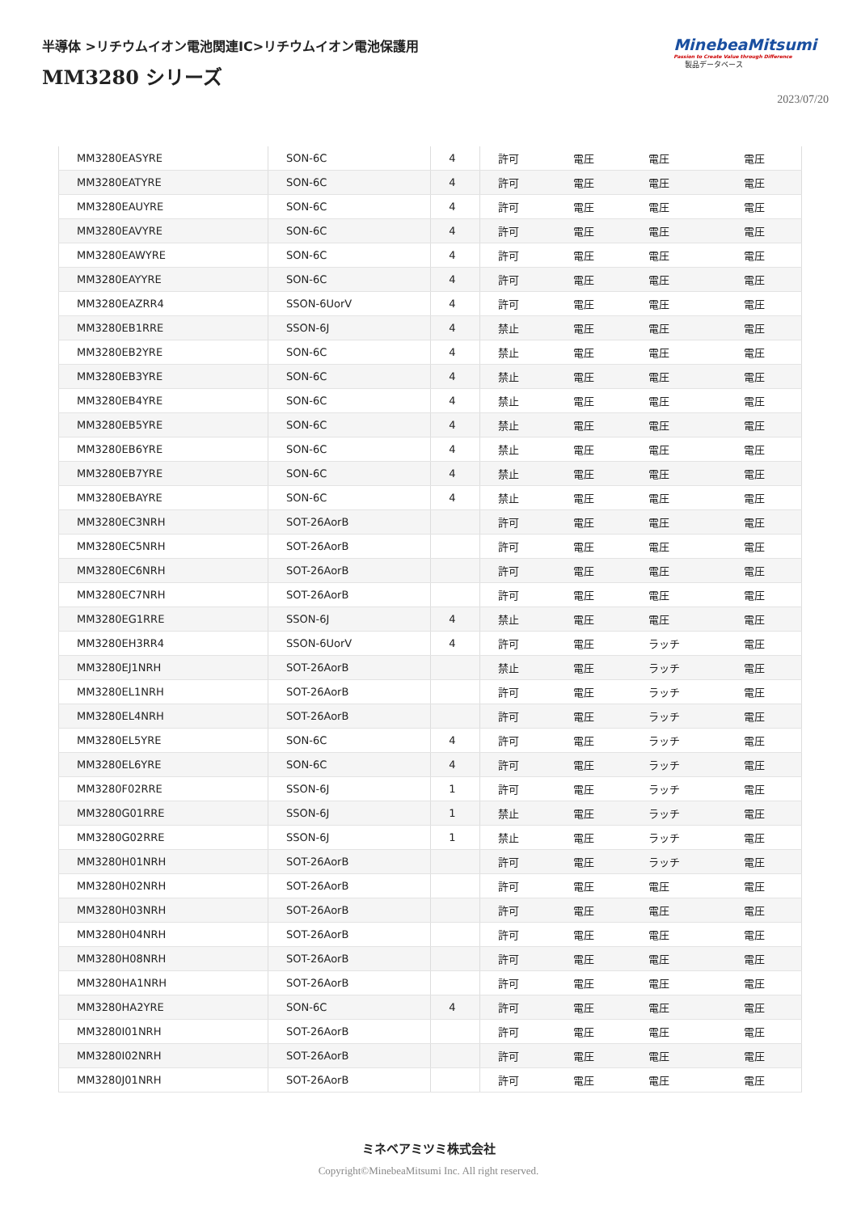半導体 >リチウムイオン電池関連IC>リチウムイオン電池保護用
MM3280 シリーズ
MinebeaMitsumi
Passion to Create Value through Difference
製品データベース
2023/07/20
| MM3280EASYRE | SON-6C | 4 | 許可 | 電圧 | 電圧 | 電圧 |
| MM3280EATYRE | SON-6C | 4 | 許可 | 電圧 | 電圧 | 電圧 |
| MM3280EAUYRE | SON-6C | 4 | 許可 | 電圧 | 電圧 | 電圧 |
| MM3280EAVYRE | SON-6C | 4 | 許可 | 電圧 | 電圧 | 電圧 |
| MM3280EAWYRE | SON-6C | 4 | 許可 | 電圧 | 電圧 | 電圧 |
| MM3280EAYYRE | SON-6C | 4 | 許可 | 電圧 | 電圧 | 電圧 |
| MM3280EAZRR4 | SSON-6UorV | 4 | 許可 | 電圧 | 電圧 | 電圧 |
| MM3280EB1RRE | SSON-6J | 4 | 禁止 | 電圧 | 電圧 | 電圧 |
| MM3280EB2YRE | SON-6C | 4 | 禁止 | 電圧 | 電圧 | 電圧 |
| MM3280EB3YRE | SON-6C | 4 | 禁止 | 電圧 | 電圧 | 電圧 |
| MM3280EB4YRE | SON-6C | 4 | 禁止 | 電圧 | 電圧 | 電圧 |
| MM3280EB5YRE | SON-6C | 4 | 禁止 | 電圧 | 電圧 | 電圧 |
| MM3280EB6YRE | SON-6C | 4 | 禁止 | 電圧 | 電圧 | 電圧 |
| MM3280EB7YRE | SON-6C | 4 | 禁止 | 電圧 | 電圧 | 電圧 |
| MM3280EBAYRE | SON-6C | 4 | 禁止 | 電圧 | 電圧 | 電圧 |
| MM3280EC3NRH | SOT-26AorB | | 許可 | 電圧 | 電圧 | 電圧 |
| MM3280EC5NRH | SOT-26AorB | | 許可 | 電圧 | 電圧 | 電圧 |
| MM3280EC6NRH | SOT-26AorB | | 許可 | 電圧 | 電圧 | 電圧 |
| MM3280EC7NRH | SOT-26AorB | | 許可 | 電圧 | 電圧 | 電圧 |
| MM3280EG1RRE | SSON-6J | 4 | 禁止 | 電圧 | 電圧 | 電圧 |
| MM3280EH3RR4 | SSON-6UorV | 4 | 許可 | 電圧 | ラッチ | 電圧 |
| MM3280EJ1NRH | SOT-26AorB | | 禁止 | 電圧 | ラッチ | 電圧 |
| MM3280EL1NRH | SOT-26AorB | | 許可 | 電圧 | ラッチ | 電圧 |
| MM3280EL4NRH | SOT-26AorB | | 許可 | 電圧 | ラッチ | 電圧 |
| MM3280EL5YRE | SON-6C | 4 | 許可 | 電圧 | ラッチ | 電圧 |
| MM3280EL6YRE | SON-6C | 4 | 許可 | 電圧 | ラッチ | 電圧 |
| MM3280F02RRE | SSON-6J | 1 | 許可 | 電圧 | ラッチ | 電圧 |
| MM3280G01RRE | SSON-6J | 1 | 禁止 | 電圧 | ラッチ | 電圧 |
| MM3280G02RRE | SSON-6J | 1 | 禁止 | 電圧 | ラッチ | 電圧 |
| MM3280H01NRH | SOT-26AorB | | 許可 | 電圧 | ラッチ | 電圧 |
| MM3280H02NRH | SOT-26AorB | | 許可 | 電圧 | 電圧 | 電圧 |
| MM3280H03NRH | SOT-26AorB | | 許可 | 電圧 | 電圧 | 電圧 |
| MM3280H04NRH | SOT-26AorB | | 許可 | 電圧 | 電圧 | 電圧 |
| MM3280H08NRH | SOT-26AorB | | 許可 | 電圧 | 電圧 | 電圧 |
| MM3280HA1NRH | SOT-26AorB | | 許可 | 電圧 | 電圧 | 電圧 |
| MM3280HA2YRE | SON-6C | 4 | 許可 | 電圧 | 電圧 | 電圧 |
| MM3280I01NRH | SOT-26AorB | | 許可 | 電圧 | 電圧 | 電圧 |
| MM3280I02NRH | SOT-26AorB | | 許可 | 電圧 | 電圧 | 電圧 |
| MM3280J01NRH | SOT-26AorB | | 許可 | 電圧 | 電圧 | 電圧 |
ミネベアミツミ株式会社
Copyright©MinebeaMitsumi Inc. All right reserved.